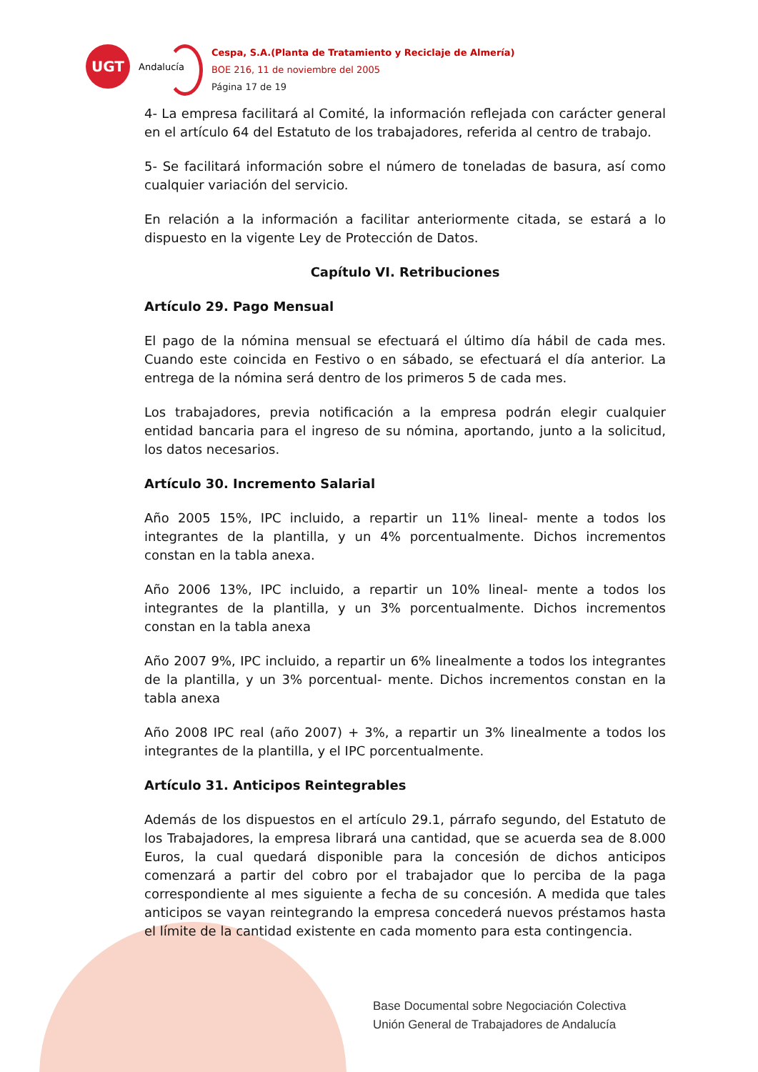UGT
Andalucía
Cespa, S.A.(Planta de Tratamiento y Reciclaje de Almería)
BOE 216, 11 de noviembre del 2005
Página 17 de 19
4- La empresa facilitará al Comité, la información reflejada con carácter general en el artículo 64 del Estatuto de los trabajadores, referida al centro de trabajo.
5- Se facilitará información sobre el número de toneladas de basura, así como cualquier variación del servicio.
En relación a la información a facilitar anteriormente citada, se estará a lo dispuesto en la vigente Ley de Protección de Datos.
Capítulo VI. Retribuciones
Artículo 29. Pago Mensual
El pago de la nómina mensual se efectuará el último día hábil de cada mes. Cuando este coincida en Festivo o en sábado, se efectuará el día anterior. La entrega de la nómina será dentro de los primeros 5 de cada mes.
Los trabajadores, previa notificación a la empresa podrán elegir cualquier entidad bancaria para el ingreso de su nómina, aportando, junto a la solicitud, los datos necesarios.
Artículo 30. Incremento Salarial
Año 2005 15%, IPC incluido, a repartir un 11% lineal- mente a todos los integrantes de la plantilla, y un 4% porcentualmente. Dichos incrementos constan en la tabla anexa.
Año 2006 13%, IPC incluido, a repartir un 10% lineal- mente a todos los integrantes de la plantilla, y un 3% porcentualmente. Dichos incrementos constan en la tabla anexa
Año 2007 9%, IPC incluido, a repartir un 6% linealmente a todos los integrantes de la plantilla, y un 3% porcentual- mente. Dichos incrementos constan en la tabla anexa
Año 2008 IPC real (año 2007) + 3%, a repartir un 3% linealmente a todos los integrantes de la plantilla, y el IPC porcentualmente.
Artículo 31. Anticipos Reintegrables
Además de los dispuestos en el artículo 29.1, párrafo segundo, del Estatuto de los Trabajadores, la empresa librará una cantidad, que se acuerda sea de 8.000 Euros, la cual quedará disponible para la concesión de dichos anticipos comenzará a partir del cobro por el trabajador que lo perciba de la paga correspondiente al mes siguiente a fecha de su concesión. A medida que tales anticipos se vayan reintegrando la empresa concederá nuevos préstamos hasta el límite de la cantidad existente en cada momento para esta contingencia.
Base Documental sobre Negociación Colectiva
Unión General de Trabajadores de Andalucía